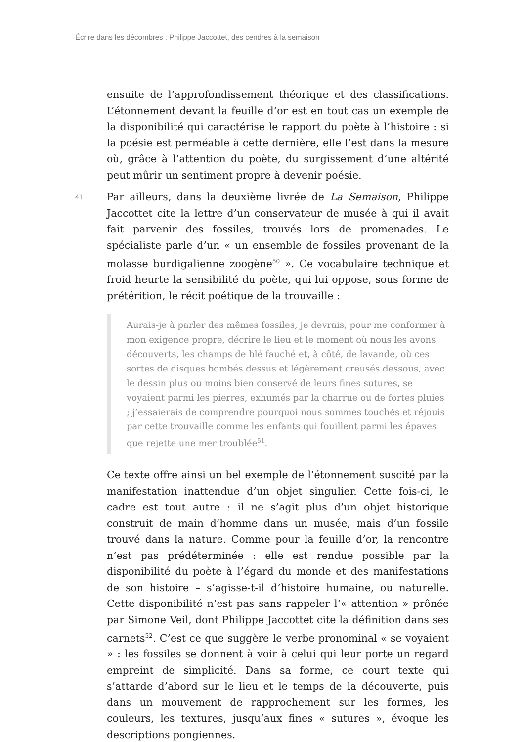Écrire dans les décombres : Philippe Jaccottet, des cendres à la semaison
ensuite de l’approfondissement théorique et des classifications. L’étonnement devant la feuille d’or est en tout cas un exemple de la disponibilité qui caractérise le rapport du poète à l’histoire : si la poésie est perméable à cette dernière, elle l’est dans la mesure où, grâce à l’attention du poète, du surgissement d’une altérité peut mûrir un sentiment propre à devenir poésie.
41 Par ailleurs, dans la deuxième livrée de La Semaison, Philippe Jaccottet cite la lettre d’un conservateur de musée à qui il avait fait parvenir des fossiles, trouvés lors de promenades. Le spécialiste parle d’un « un ensemble de fossiles provenant de la molasse burdigalienne zoogène<sup>50</sup> ». Ce vocabulaire technique et froid heurte la sensibilité du poète, qui lui oppose, sous forme de prétérition, le récit poétique de la trouvaille :
Aurais-je à parler des mêmes fossiles, je devrais, pour me conformer à mon exigence propre, décrire le lieu et le moment où nous les avons découverts, les champs de blé fauché et, à côté, de lavande, où ces sortes de disques bombés dessus et légèrement creusés dessous, avec le dessin plus ou moins bien conservé de leurs fines sutures, se voyaient parmi les pierres, exhumés par la charrue ou de fortes pluies ; j’essaierais de comprendre pourquoi nous sommes touchés et réjouis par cette trouvaille comme les enfants qui fouillent parmi les épaves que rejette une mer troublée<sup>51</sup>.
Ce texte offre ainsi un bel exemple de l’étonnement suscité par la manifestation inattendue d’un objet singulier. Cette fois-ci, le cadre est tout autre : il ne s’agit plus d’un objet historique construit de main d’homme dans un musée, mais d’un fossile trouvé dans la nature. Comme pour la feuille d’or, la rencontre n’est pas prédéterminée : elle est rendue possible par la disponibilité du poète à l’égard du monde et des manifestations de son histoire – s’agisse-t-il d’histoire humaine, ou naturelle. Cette disponibilité n’est pas sans rappeler l’« attention » prônée par Simone Veil, dont Philippe Jaccottet cite la définition dans ses carnets<sup>52</sup>. C’est ce que suggère le verbe pronominal « se voyaient » : les fossiles se donnent à voir à celui qui leur porte un regard empreint de simplicité. Dans sa forme, ce court texte qui s’attarde d’abord sur le lieu et le temps de la découverte, puis dans un mouvement de rapprochement sur les formes, les couleurs, les textures, jusqu’aux fines « sutures », évoque les descriptions pongiennes.